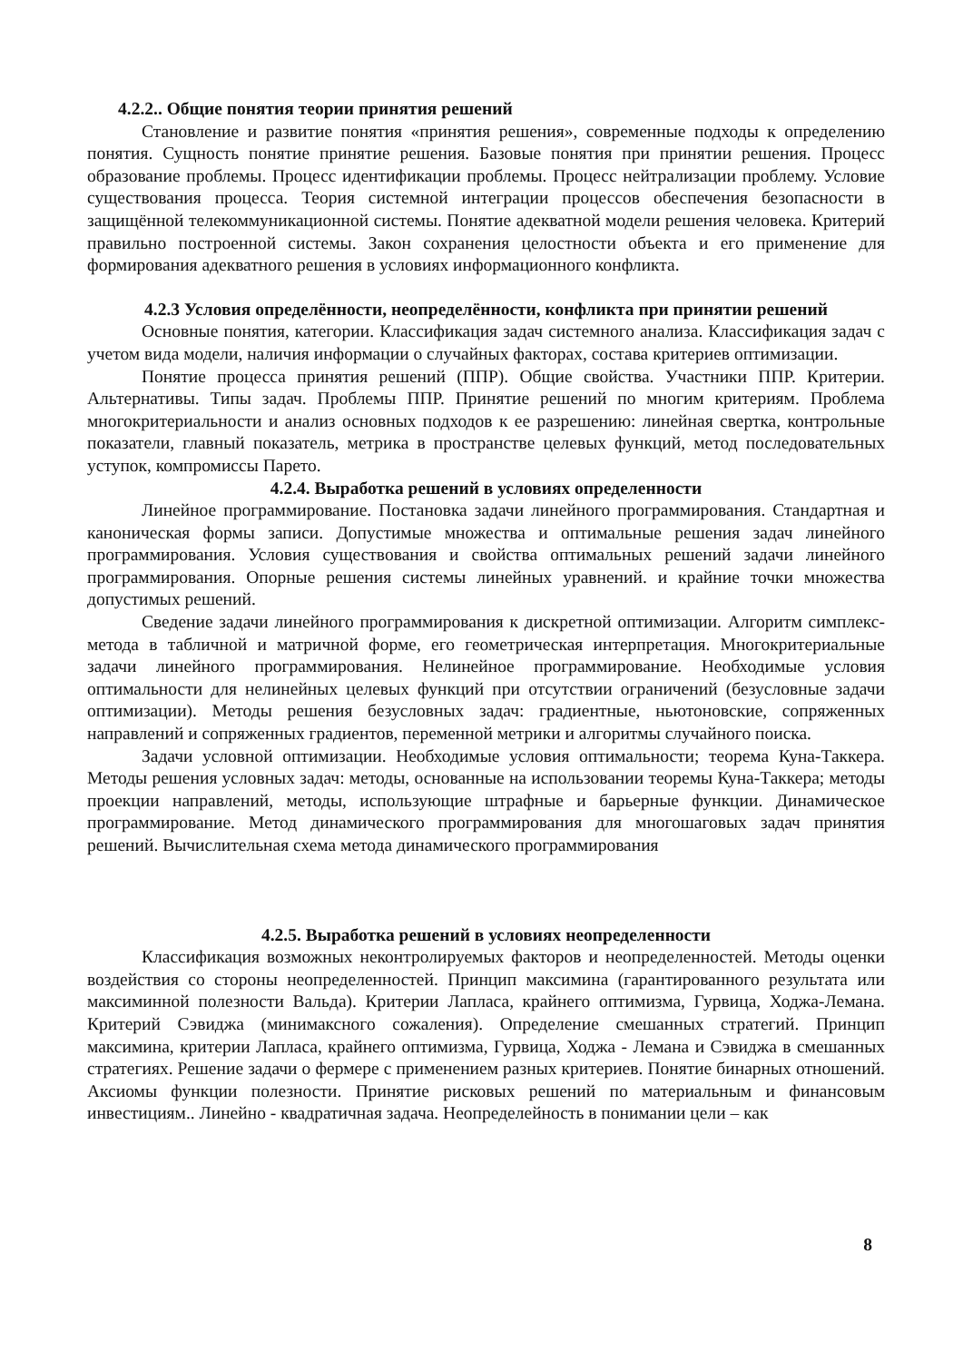4.2.2.. Общие понятия теории принятия решений
Становление и развитие понятия «принятия решения», современные подходы к определению понятия. Сущность понятие принятие решения. Базовые понятия при принятии решения. Процесс образование проблемы. Процесс идентификации проблемы. Процесс нейтрализации проблему. Условие существования процесса. Теория системной интеграции процессов обеспечения безопасности в защищённой телекоммуникационной системы. Понятие адекватной модели решения человека. Критерий правильно построенной системы. Закон сохранения целостности объекта и его применение для формирования адекватного решения в условиях информационного конфликта.
4.2.3 Условия определённости, неопределённости, конфликта при принятии решений
Основные понятия, категории. Классификация задач системного анализа. Классификация задач с учетом вида модели, наличия информации о случайных факторах, состава критериев оптимизации.
Понятие процесса принятия решений (ППР). Общие свойства. Участники ППР. Критерии. Альтернативы. Типы задач. Проблемы ППР. Принятие решений по многим критериям. Проблема многокритериальности и анализ основных подходов к ее разрешению: линейная свертка, контрольные показатели, главный показатель, метрика в пространстве целевых функций, метод последовательных уступок, компромиссы Парето.
4.2.4. Выработка решений в условиях определенности
Линейное программирование. Постановка задачи линейного программирования. Стандартная и каноническая формы записи. Допустимые множества и оптимальные решения задач линейного программирования. Условия существования и свойства оптимальных решений задачи линейного программирования. Опорные решения системы линейных уравнений. и крайние точки множества допустимых решений.
Сведение задачи линейного программирования к дискретной оптимизации. Алгоритм симплекс-метода в табличной и матричной форме, его геометрическая интерпретация. Многокритериальные задачи линейного программирования. Нелинейное программирование. Необходимые условия оптимальности для нелинейных целевых функций при отсутствии ограничений (безусловные задачи оптимизации). Методы решения безусловных задач: градиентные, ньютоновские, сопряженных направлений и сопряженных градиентов, переменной метрики и алгоритмы случайного поиска.
Задачи условной оптимизации. Необходимые условия оптимальности; теорема Куна-Таккера. Методы решения условных задач: методы, основанные на использовании теоремы Куна-Таккера; методы проекции направлений, методы, использующие штрафные и барьерные функции. Динамическое программирование. Метод динамического программирования для многошаговых задач принятия решений. Вычислительная схема метода динамического программирования
4.2.5. Выработка решений в условиях неопределенности
Классификация возможных неконтролируемых факторов и неопределенностей. Методы оценки воздействия со стороны неопределенностей. Принцип максимина (гарантированного результата или максиминной полезности Вальда). Критерии Лапласа, крайнего оптимизма, Гурвица, Ходжа-Лемана. Критерий Сэвиджа (минимаксного сожаления). Определение смешанных стратегий. Принцип максимина, критерии Лапласа, крайнего оптимизма, Гурвица, Ходжа - Лемана и Сэвиджа в смешанных стратегиях. Решение задачи о фермере с применением разных критериев. Понятие бинарных отношений. Аксиомы функции полезности. Принятие рисковых решений по материальным и финансовым инвестициям.. Линейно - квадратичная задача. Неопределейность в понимании цели – как
8